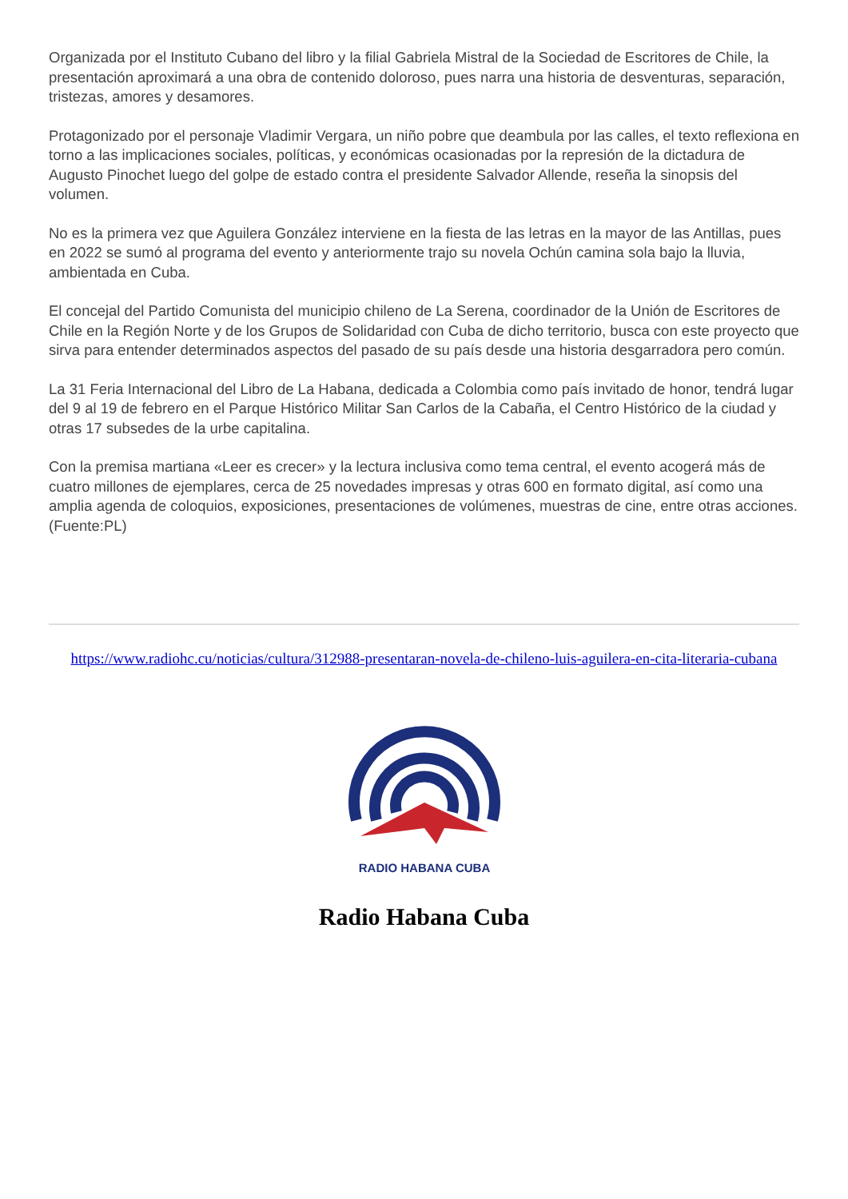Organizada por el Instituto Cubano del libro y la filial Gabriela Mistral de la Sociedad de Escritores de Chile, la presentación aproximará a una obra de contenido doloroso, pues narra una historia de desventuras, separación, tristezas, amores y desamores.
Protagonizado por el personaje Vladimir Vergara, un niño pobre que deambula por las calles, el texto reflexiona en torno a las implicaciones sociales, políticas, y económicas ocasionadas por la represión de la dictadura de Augusto Pinochet luego del golpe de estado contra el presidente Salvador Allende, reseña la sinopsis del volumen.
No es la primera vez que Aguilera González interviene en la fiesta de las letras en la mayor de las Antillas, pues en 2022 se sumó al programa del evento y anteriormente trajo su novela Ochún camina sola bajo la lluvia, ambientada en Cuba.
El concejal del Partido Comunista del municipio chileno de La Serena, coordinador de la Unión de Escritores de Chile en la Región Norte y de los Grupos de Solidaridad con Cuba de dicho territorio, busca con este proyecto que sirva para entender determinados aspectos del pasado de su país desde una historia desgarradora pero común.
La 31 Feria Internacional del Libro de La Habana, dedicada a Colombia como país invitado de honor, tendrá lugar del 9 al 19 de febrero en el Parque Histórico Militar San Carlos de la Cabaña, el Centro Histórico de la ciudad y otras 17 subsedes de la urbe capitalina.
Con la premisa martiana «Leer es crecer» y la lectura inclusiva como tema central, el evento acogerá más de cuatro millones de ejemplares, cerca de 25 novedades impresas y otras 600 en formato digital, así como una amplia agenda de coloquios, exposiciones, presentaciones de volúmenes, muestras de cine, entre otras acciones. (Fuente:PL)
https://www.radiohc.cu/noticias/cultura/312988-presentaran-novela-de-chileno-luis-aguilera-en-cita-literaria-cubana
RADIO HABANA CUBA
Radio Habana Cuba